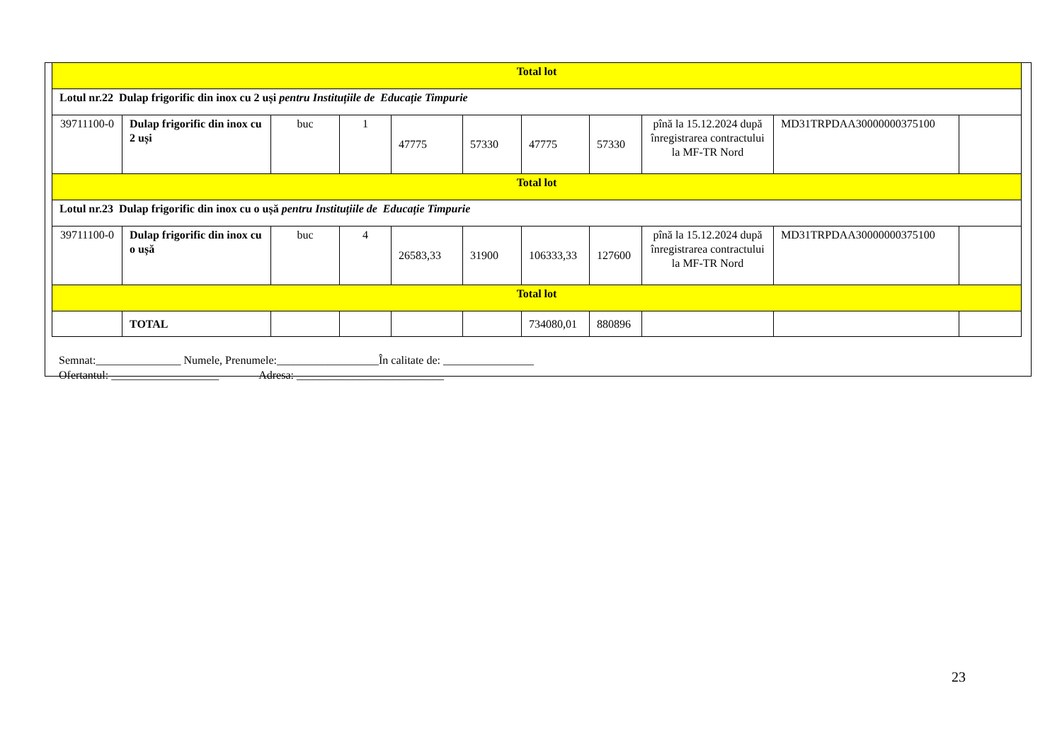| Total lot | | | | | | | | | | |
| Lotul nr.22 Dulap frigorific din inox cu 2 uși pentru Instituțiile de Educație Timpurie | | | | | | | | | | |
| 39711100-0 | Dulap frigorific din inox cu 2 uși | buc | 1 | 47775 | 57330 | 47775 | 57330 | pînă la 15.12.2024 după înregistrarea contractului la MF-TR Nord | MD31TRPDAA30000000375100 | |
| Total lot | | | | | | | | | | |
| Lotul nr.23 Dulap frigorific din inox cu o ușă pentru Instituțiile de Educație Timpurie | | | | | | | | | | |
| 39711100-0 | Dulap frigorific din inox cu o ușă | buc | 4 | 26583,33 | 31900 | 106333,33 | 127600 | pînă la 15.12.2024 după înregistrarea contractului la MF-TR Nord | MD31TRPDAA30000000375100 | |
| Total lot | | | | | | | | | | |
| | TOTAL | | | | | 734080,01 | 880896 | | | |
Semnat:_______________ Numele, Prenumele:__________________În calitate de: ________________
Ofertantul: ___________________ Adresa: __________________________
23